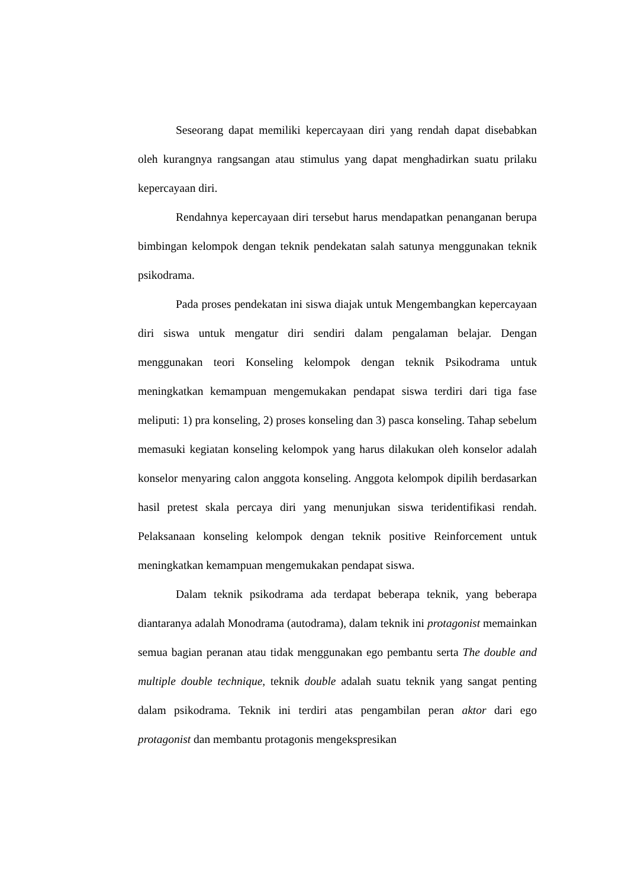Seseorang dapat memiliki kepercayaan diri yang rendah dapat disebabkan oleh kurangnya rangsangan atau stimulus yang dapat menghadirkan suatu prilaku kepercayaan diri.
Rendahnya kepercayaan diri tersebut harus mendapatkan penanganan berupa bimbingan kelompok dengan teknik pendekatan salah satunya menggunakan teknik psikodrama.
Pada proses pendekatan ini siswa diajak untuk Mengembangkan kepercayaan diri siswa untuk mengatur diri sendiri dalam pengalaman belajar. Dengan menggunakan teori Konseling kelompok dengan teknik Psikodrama untuk meningkatkan kemampuan mengemukakan pendapat siswa terdiri dari tiga fase meliputi: 1) pra konseling, 2) proses konseling dan 3) pasca konseling. Tahap sebelum memasuki kegiatan konseling kelompok yang harus dilakukan oleh konselor adalah konselor menyaring calon anggota konseling. Anggota kelompok dipilih berdasarkan hasil pretest skala percaya diri yang menunjukan siswa teridentifikasi rendah. Pelaksanaan konseling kelompok dengan teknik positive Reinforcement untuk meningkatkan kemampuan mengemukakan pendapat siswa.
Dalam teknik psikodrama ada terdapat beberapa teknik, yang beberapa diantaranya adalah Monodrama (autodrama), dalam teknik ini protagonist memainkan semua bagian peranan atau tidak menggunakan ego pembantu serta The double and multiple double technique, teknik double adalah suatu teknik yang sangat penting dalam psikodrama. Teknik ini terdiri atas pengambilan peran aktor dari ego protagonist dan membantu protagonis mengekspresikan